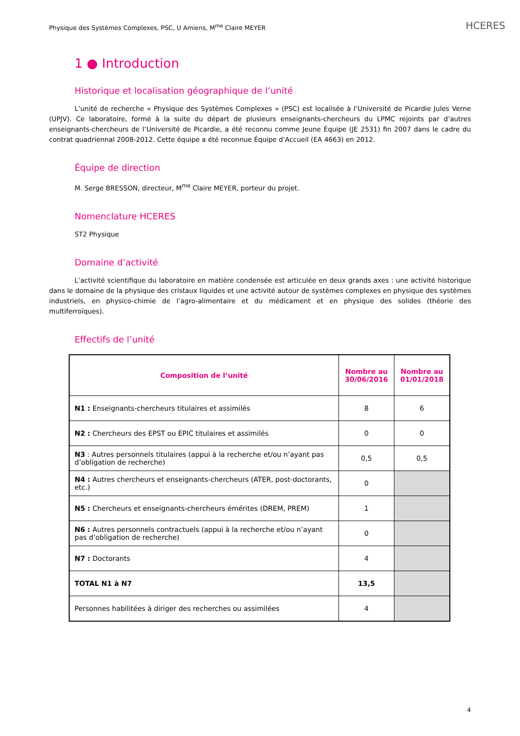Physique des Systèmes Complexes, PSC, U Amiens, M<sup>me</sup> Claire MEYER
HCERES
1 ● Introduction
Historique et localisation géographique de l’unité
L’unité de recherche « Physique des Systèmes Complexes » (PSC) est localisée à l’Université de Picardie Jules Verne (UPJV). Ce laboratoire, formé à la suite du départ de plusieurs enseignants-chercheurs du LPMC rejoints par d’autres enseignants-chercheurs de l’Université de Picardie, a été reconnu comme Jeune Équipe (JE 2531) fin 2007 dans le cadre du contrat quadriennal 2008-2012. Cette équipe a été reconnue Équipe d’Accueil (EA 4663) en 2012.
Équipe de direction
M. Serge BRESSON, directeur, M<sup>me</sup> Claire MEYER, porteur du projet.
Nomenclature HCERES
ST2 Physique
Domaine d’activité
L’activité scientifique du laboratoire en matière condensée est articulée en deux grands axes : une activité historique dans le domaine de la physique des cristaux liquides et une activité autour de systèmes complexes en physique des systèmes industriels, en physico-chimie de l’agro-alimentaire et du médicament et en physique des solides (théorie des multiferroïques).
Effectifs de l’unité
| Composition de l’unité | Nombre au 30/06/2016 | Nombre au 01/01/2018 |
| --- | --- | --- |
| N1 : Enseignants-chercheurs titulaires et assimilés | 8 | 6 |
| N2 : Chercheurs des EPST ou EPIC titulaires et assimilés | 0 | 0 |
| N3 : Autres personnels titulaires (appui à la recherche et/ou n’ayant pas d’obligation de recherche) | 0,5 | 0,5 |
| N4 : Autres chercheurs et enseignants-chercheurs (ATER, post-doctorants, etc.) | 0 | |
| N5 : Chercheurs et enseignants-chercheurs émérites (DREM, PREM) | 1 | |
| N6 : Autres personnels contractuels (appui à la recherche et/ou n’ayant pas d’obligation de recherche) | 0 | |
| N7 : Doctorants | 4 | |
| TOTAL N1 à N7 | 13,5 | |
| Personnes habilitées à diriger des recherches ou assimilées | 4 | |
4